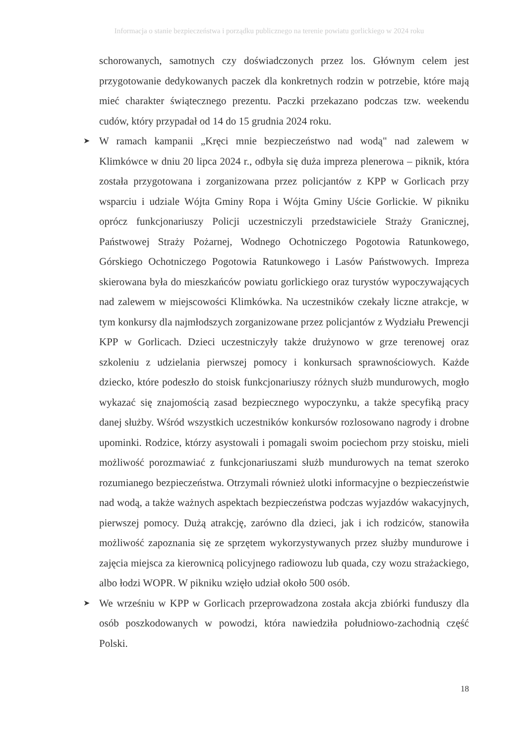Informacja o stanie bezpieczeństwa i porządku publicznego na terenie powiatu gorlickiego w 2024 roku
schorowanych, samotnych czy doświadczonych przez los. Głównym celem jest przygotowanie dedykowanych paczek dla konkretnych rodzin w potrzebie, które mają mieć charakter świątecznego prezentu. Paczki przekazano podczas tzw. weekendu cudów, który przypadał od 14 do 15 grudnia 2024 roku.
➤
W ramach kampanii „Kręci mnie bezpieczeństwo nad wodą" nad zalewem w Klimkówce w dniu 20 lipca 2024 r., odbyła się duża impreza plenerowa – piknik, która została przygotowana i zorganizowana przez policjantów z KPP w Gorlicach przy wsparciu i udziale Wójta Gminy Ropa i Wójta Gminy Uście Gorlickie. W pikniku oprócz funkcjonariuszy Policji uczestniczyli przedstawiciele Straży Granicznej, Państwowej Straży Pożarnej, Wodnego Ochotniczego Pogotowia Ratunkowego, Górskiego Ochotniczego Pogotowia Ratunkowego i Lasów Państwowych. Impreza skierowana była do mieszkańców powiatu gorlickiego oraz turystów wypoczywających nad zalewem w miejscowości Klimkówka. Na uczestników czekały liczne atrakcje, w tym konkursy dla najmłodszych zorganizowane przez policjantów z Wydziału Prewencji KPP w Gorlicach. Dzieci uczestniczyły także drużynowo w grze terenowej oraz szkoleniu z udzielania pierwszej pomocy i konkursach sprawnościowych. Każde dziecko, które podeszło do stoisk funkcjonariuszy różnych służb mundurowych, mogło wykazać się znajomością zasad bezpiecznego wypoczynku, a także specyfiką pracy danej służby. Wśród wszystkich uczestników konkursów rozlosowano nagrody i drobne upominki. Rodzice, którzy asystowali i pomagali swoim pociechom przy stoisku, mieli możliwość porozmawiać z funkcjonariuszami służb mundurowych na temat szeroko rozumianego bezpieczeństwa. Otrzymali również ulotki informacyjne o bezpieczeństwie nad wodą, a także ważnych aspektach bezpieczeństwa podczas wyjazdów wakacyjnych, pierwszej pomocy. Dużą atrakcję, zarówno dla dzieci, jak i ich rodziców, stanowiła możliwość zapoznania się ze sprzętem wykorzystywanych przez służby mundurowe i zajęcia miejsca za kierownicą policyjnego radiowozu lub quada, czy wozu strażackiego, albo łodzi WOPR. W pikniku wzięło udział około 500 osób.
➤
We wrześniu w KPP w Gorlicach przeprowadzona została akcja zbiórki funduszy dla osób poszkodowanych w powodzi, która nawiedziła południowo-zachodnią część Polski.
18